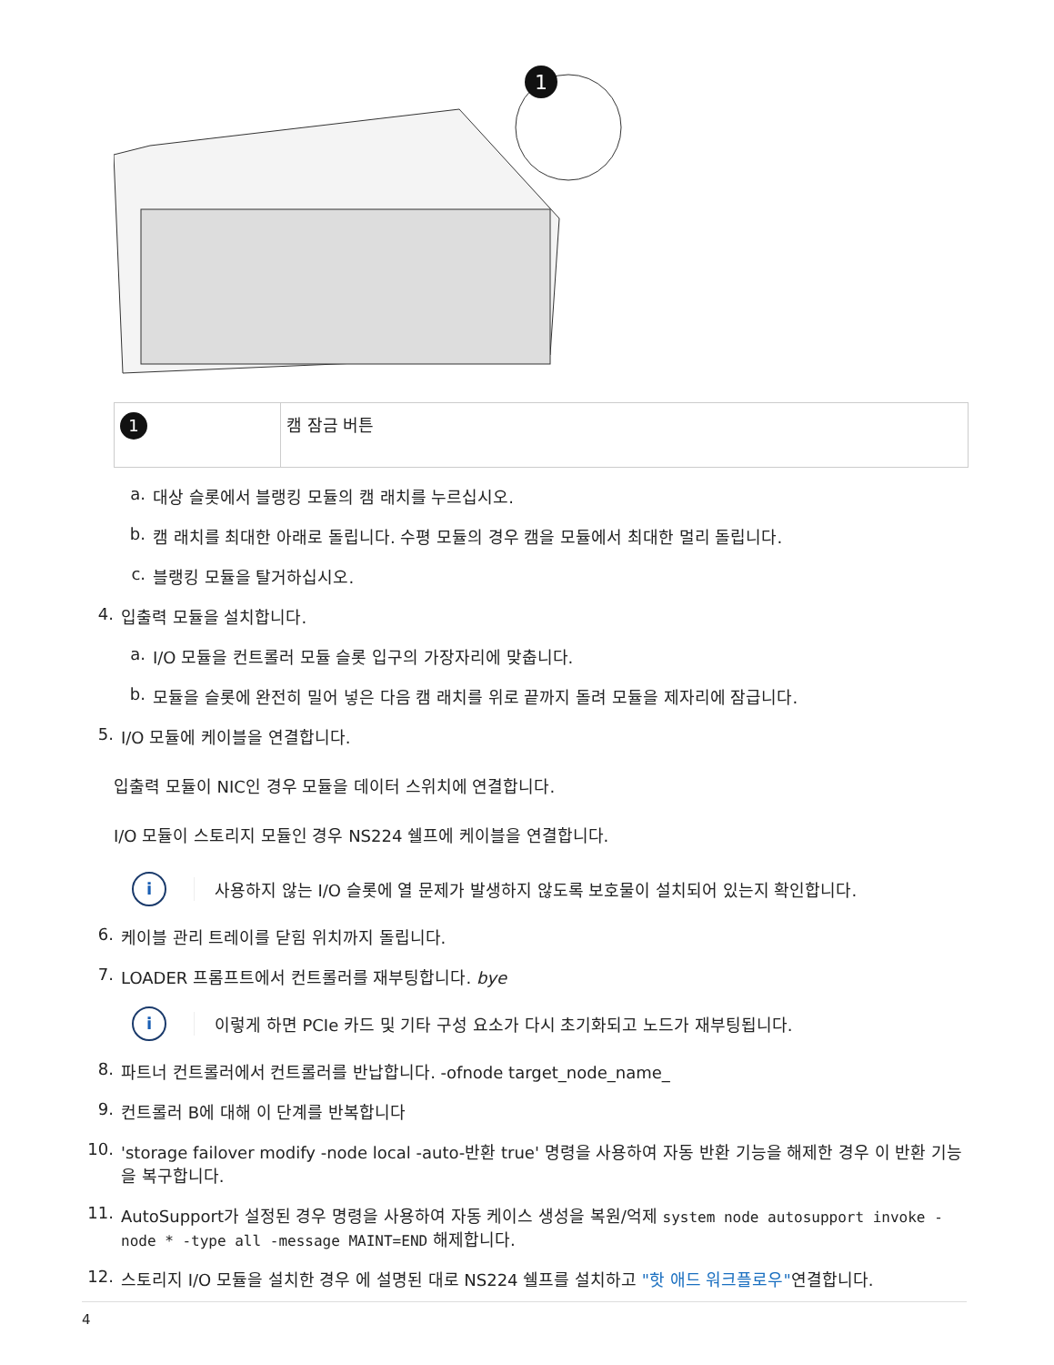1
| 1 | 캠 잠금 버튼 |
a. 대상 슬롯에서 블랭킹 모듈의 캠 래치를 누르십시오.
b. 캠 래치를 최대한 아래로 돌립니다. 수평 모듈의 경우 캠을 모듈에서 최대한 멀리 돌립니다.
c. 블랭킹 모듈을 탈거하십시오.
4. 입출력 모듈을 설치합니다.
a. I/O 모듈을 컨트롤러 모듈 슬롯 입구의 가장자리에 맞춥니다.
b. 모듈을 슬롯에 완전히 밀어 넣은 다음 캠 래치를 위로 끝까지 돌려 모듈을 제자리에 잠급니다.
5. I/O 모듈에 케이블을 연결합니다.
입출력 모듈이 NIC인 경우 모듈을 데이터 스위치에 연결합니다.
I/O 모듈이 스토리지 모듈인 경우 NS224 쉘프에 케이블을 연결합니다.
i
사용하지 않는 I/O 슬롯에 열 문제가 발생하지 않도록 보호물이 설치되어 있는지 확인합니다.
6. 케이블 관리 트레이를 닫힘 위치까지 돌립니다.
7. LOADER 프롬프트에서 컨트롤러를 재부팅합니다. bye
i
이렇게 하면 PCIe 카드 및 기타 구성 요소가 다시 초기화되고 노드가 재부팅됩니다.
8. 파트너 컨트롤러에서 컨트롤러를 반납합니다. -ofnode target_node_name_
9. 컨트롤러 B에 대해 이 단계를 반복합니다
10. 'storage failover modify -node local -auto-반환 true' 명령을 사용하여 자동 반환 기능을 해제한 경우 이 반환 기능을 복구합니다.
11. AutoSupport가 설정된 경우 명령을 사용하여 자동 케이스 생성을 복원/억제 system node autosupport invoke -node * -type all -message MAINT=END 해제합니다.
12. 스토리지 I/O 모듈을 설치한 경우 에 설명된 대로 NS224 쉘프를 설치하고 "핫 애드 워크플로우"연결합니다.
4